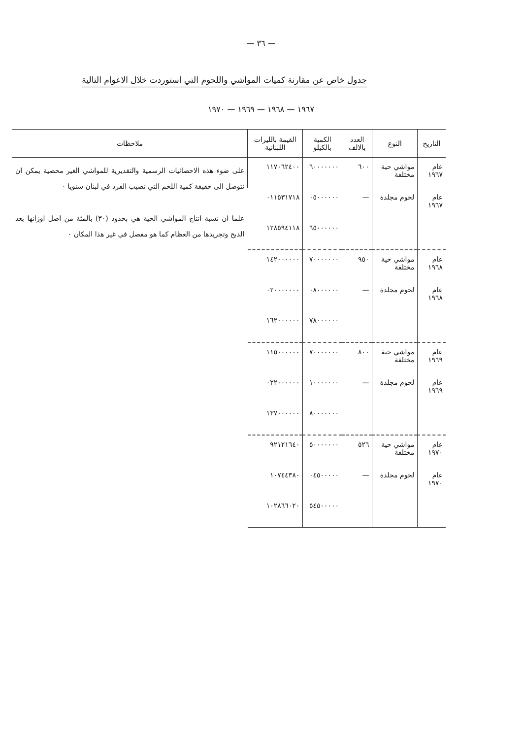— ٣٦ —
جدول خاص عن مقارنة كميات المواشي واللحوم التي استوردت خلال الاعوام التالية
١٩٦٧ — ١٩٦٨ — ١٩٦٩ — ١٩٧٠
| التاريخ | النوع | العدد بالالف | الكمية بالكيلو | القيمة بالليرات اللبنانية | ملاحظات |
| --- | --- | --- | --- | --- | --- |
| عام ١٩٦٧ | مواشي حية مختلفة | ٦٠٠ | ٦٠٠٠٠٠٠٠ | ١١٧٠٦٢٤٠٠ | على ضوء هذه الاحصائيات الرسمية والتقديرية للمواشي الغير محصية يمكن ان نتوصل الى حقيقة كمية اللحم التي تصيب الفرد في لبنان سنويا ٠ علما ان نسبة انتاج المواشي الحية هي بحدود (٣٠) بالمئة من اصل اوزانها بعد الذبح وتجريدها من العظام كما هو مفصل في غير هذا المكان ٠ |
| عام ١٩٦٧ | لحوم مجلدة | — | ٠٥٠٠٠٠٠٠ | ٠١١٥٣١٧١٨ | |
| | | | ٦٥٠٠٠٠٠٠ | ١٢٨٥٩٤١١٨ | |
| عام ١٩٦٨ | مواشي حية مختلفة | ٩٥٠ | ٧٠٠٠٠٠٠٠ | ١٤٢٠٠٠٠٠٠ | |
| عام ١٩٦٨ | لحوم مجلدة | — | ٠٨٠٠٠٠٠٠ | ٠٢٠٠٠٠٠٠٠ | |
| | | | ٧٨٠٠٠٠٠٠ | ١٦٢٠٠٠٠٠٠ | |
| عام ١٩٦٩ | مواشي حية مختلفة | ٨٠٠ | ٧٠٠٠٠٠٠٠ | ١١٥٠٠٠٠٠٠ | |
| عام ١٩٦٩ | لحوم مجلدة | — | ١٠٠٠٠٠٠٠ | ٠٢٢٠٠٠٠٠٠ | |
| | | | ٨٠٠٠٠٠٠٠ | ١٣٧٠٠٠٠٠٠ | |
| عام ١٩٧٠ | مواشي حية مختلفة | ٥٢٦ | ٥٠٠٠٠٠٠٠ | ٩٢١٢١٦٤٠ | |
| عام ١٩٧٠ | لحوم مجلدة | — | ٠٤٥٠٠٠٠٠ | ١٠٧٤٤٣٨٠ | |
| | | | ٥٤٥٠٠٠٠٠ | ١٠٢٨٦٦٠٢٠ | |